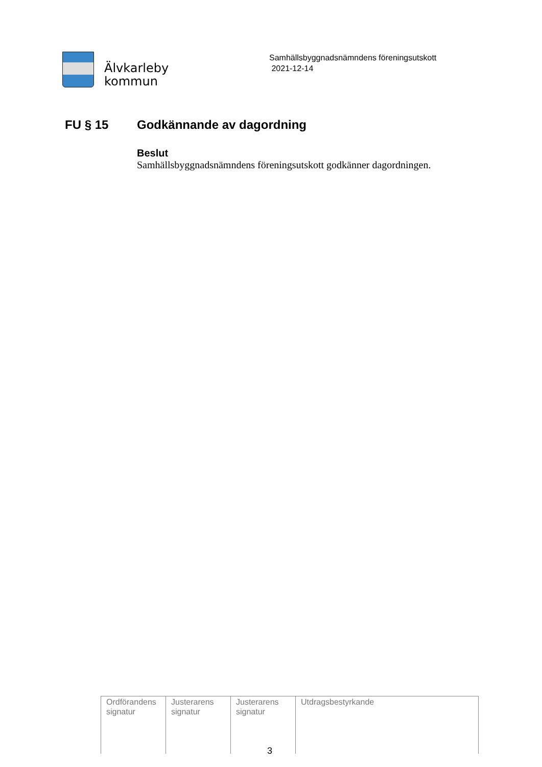Älvkarleby
kommun
Samhällsbyggnadsnämndens föreningsutskott
2021-12-14
FU § 15 Godkännande av dagordning
Beslut
Samhällsbyggnadsnämndens föreningsutskott godkänner dagordningen.
| Ordförandens signatur | Justerarens signatur | Justerarens signatur | Utdragsbestyrkande |
3